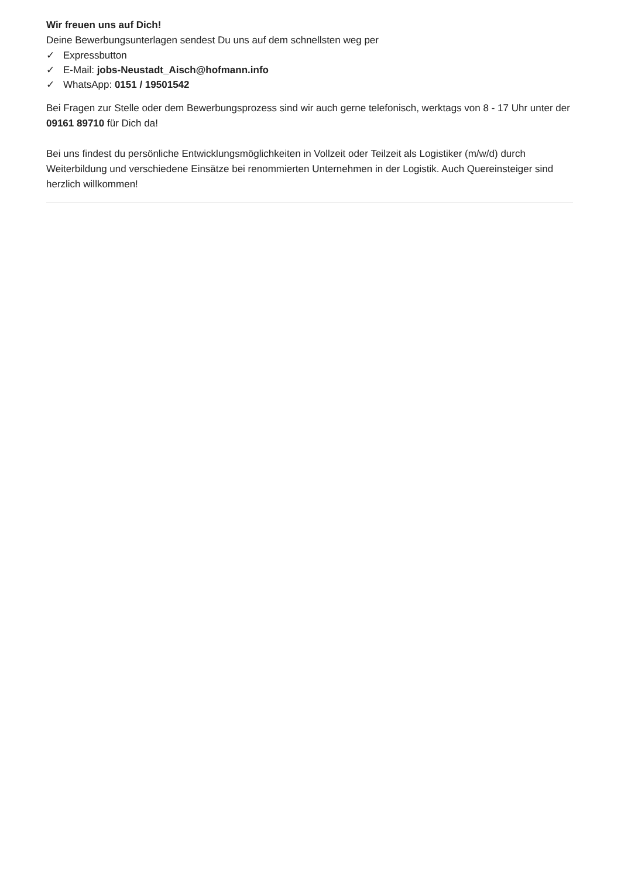Wir freuen uns auf Dich!
Deine Bewerbungsunterlagen sendest Du uns auf dem schnellsten weg per
✓ Expressbutton
✓ E-Mail: jobs-Neustadt_Aisch@hofmann.info
✓ WhatsApp: 0151 / 19501542
Bei Fragen zur Stelle oder dem Bewerbungsprozess sind wir auch gerne telefonisch, werktags von 8 - 17 Uhr unter der 09161 89710 für Dich da!
Bei uns findest du persönliche Entwicklungsmöglichkeiten in Vollzeit oder Teilzeit als Logistiker (m/w/d) durch Weiterbildung und verschiedene Einsätze bei renommierten Unternehmen in der Logistik. Auch Quereinsteiger sind herzlich willkommen!